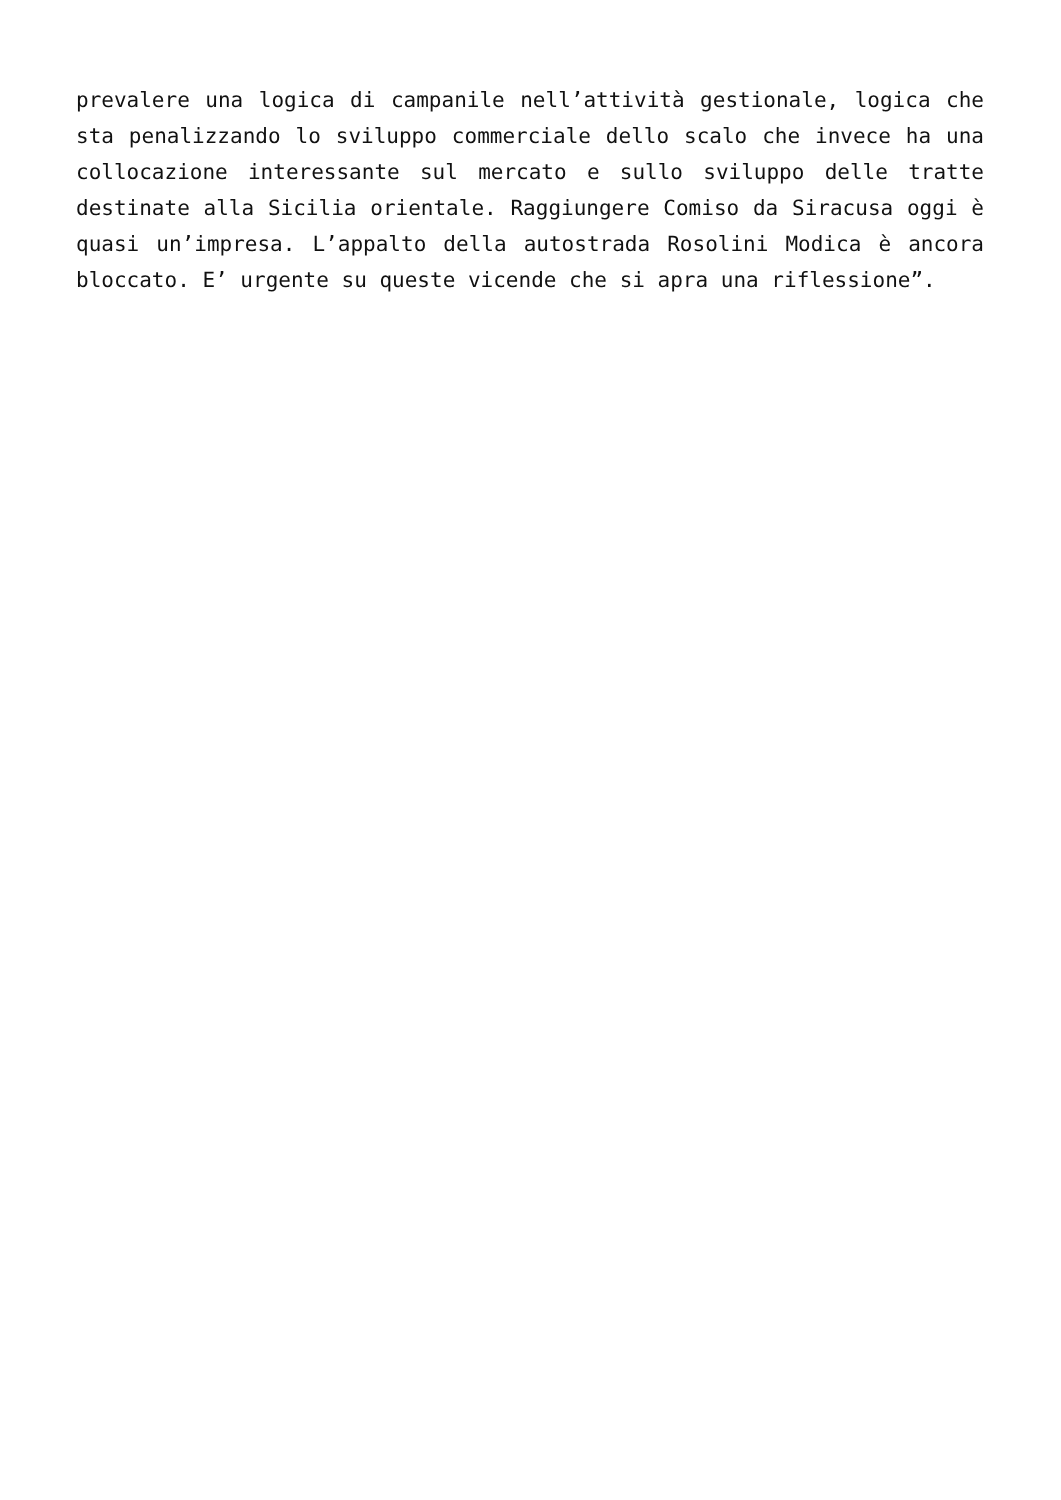prevalere una logica di campanile nell’attività gestionale, logica che sta penalizzando lo sviluppo commerciale dello scalo che invece ha una collocazione interessante sul mercato e sullo sviluppo delle tratte destinate alla Sicilia orientale. Raggiungere Comiso da Siracusa oggi è quasi un’impresa. L’appalto della autostrada Rosolini Modica è ancora bloccato. E’ urgente su queste vicende che si apra una riflessione”.